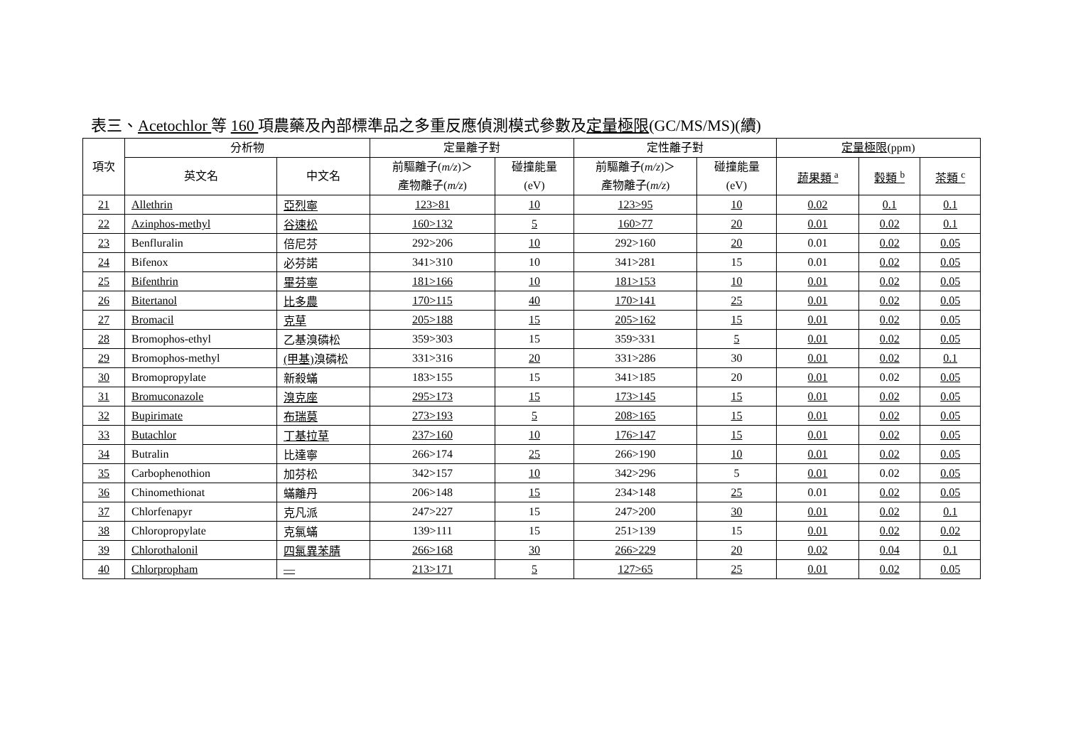表三、Acetochlor 等 160 項農藥及內部標準品之多重反應偵測模式參數及定量極限(GC/MS/MS)(續)
| 項次 | 分析物 | | 定量離子對 | | 定性離子對 | | 定量極限 (ppm) | | |
| --- | --- | --- | --- | --- | --- | --- | --- | --- | --- |
| | 英文名 | 中文名 | 前驅離子( m/z )＞ 產物離子( m/z ) | 碰撞能量 (eV) | 前驅離子( m/z )＞ 產物離子( m/z ) | 碰撞能量 (eV) | 蔬果類 <sup>a</sup> | 穀類 <sup>b</sup> | 茶類 <sup>c</sup> |
| 21 | Allethrin | 亞烈寧 | 123>81 | 10 | 123>95 | 10 | 0.02 | 0.1 | 0.1 |
| 22 | Azinphos-methyl | 谷速松 | 160>132 | 5 | 160>77 | 20 | 0.01 | 0.02 | 0.1 |
| 23 | Benfluralin | 倍尼芬 | 292>206 | 10 | 292>160 | 20 | 0.01 | 0.02 | 0.05 |
| 24 | Bifenox | 必芬諾 | 341>310 | 10 | 341>281 | 15 | 0.01 | 0.02 | 0.05 |
| 25 | Bifenthrin | 畢芬寧 | 181>166 | 10 | 181>153 | 10 | 0.01 | 0.02 | 0.05 |
| 26 | Bitertanol | 比多農 | 170>115 | 40 | 170>141 | 25 | 0.01 | 0.02 | 0.05 |
| 27 | Bromacil | 克草 | 205>188 | 15 | 205>162 | 15 | 0.01 | 0.02 | 0.05 |
| 28 | Bromophos-ethyl | 乙基溴磷松 | 359>303 | 15 | 359>331 | 5 | 0.01 | 0.02 | 0.05 |
| 29 | Bromophos-methyl | (甲基) 溴磷松 | 331>316 | 20 | 331>286 | 30 | 0.01 | 0.02 | 0.1 |
| 30 | Bromopropylate | 新殺蟎 | 183>155 | 15 | 341>185 | 20 | 0.01 | 0.02 | 0.05 |
| 31 | Bromuconazole | 溴克座 | 295>173 | 15 | 173>145 | 15 | 0.01 | 0.02 | 0.05 |
| 32 | Bupirimate | 布瑞莫 | 273>193 | 5 | 208>165 | 15 | 0.01 | 0.02 | 0.05 |
| 33 | Butachlor | 丁基拉草 | 237>160 | 10 | 176>147 | 15 | 0.01 | 0.02 | 0.05 |
| 34 | Butralin | 比達寧 | 266>174 | 25 | 266>190 | 10 | 0.01 | 0.02 | 0.05 |
| 35 | Carbophenothion | 加芬松 | 342>157 | 10 | 342>296 | 5 | 0.01 | 0.02 | 0.05 |
| 36 | Chinomethionat | 蟎離丹 | 206>148 | 15 | 234>148 | 25 | 0.01 | 0.02 | 0.05 |
| 37 | Chlorfenapyr | 克凡派 | 247>227 | 15 | 247>200 | 30 | 0.01 | 0.02 | 0.1 |
| 38 | Chloropropylate | 克氯蟎 | 139>111 | 15 | 251>139 | 15 | 0.01 | 0.02 | 0.02 |
| 39 | Chlorothalonil | 四氯異苯腈 | 266>168 | 30 | 266>229 | 20 | 0.02 | 0.04 | 0.1 |
| 40 | Chlorpropham | — | 213>171 | 5 | 127>65 | 25 | 0.01 | 0.02 | 0.05 |